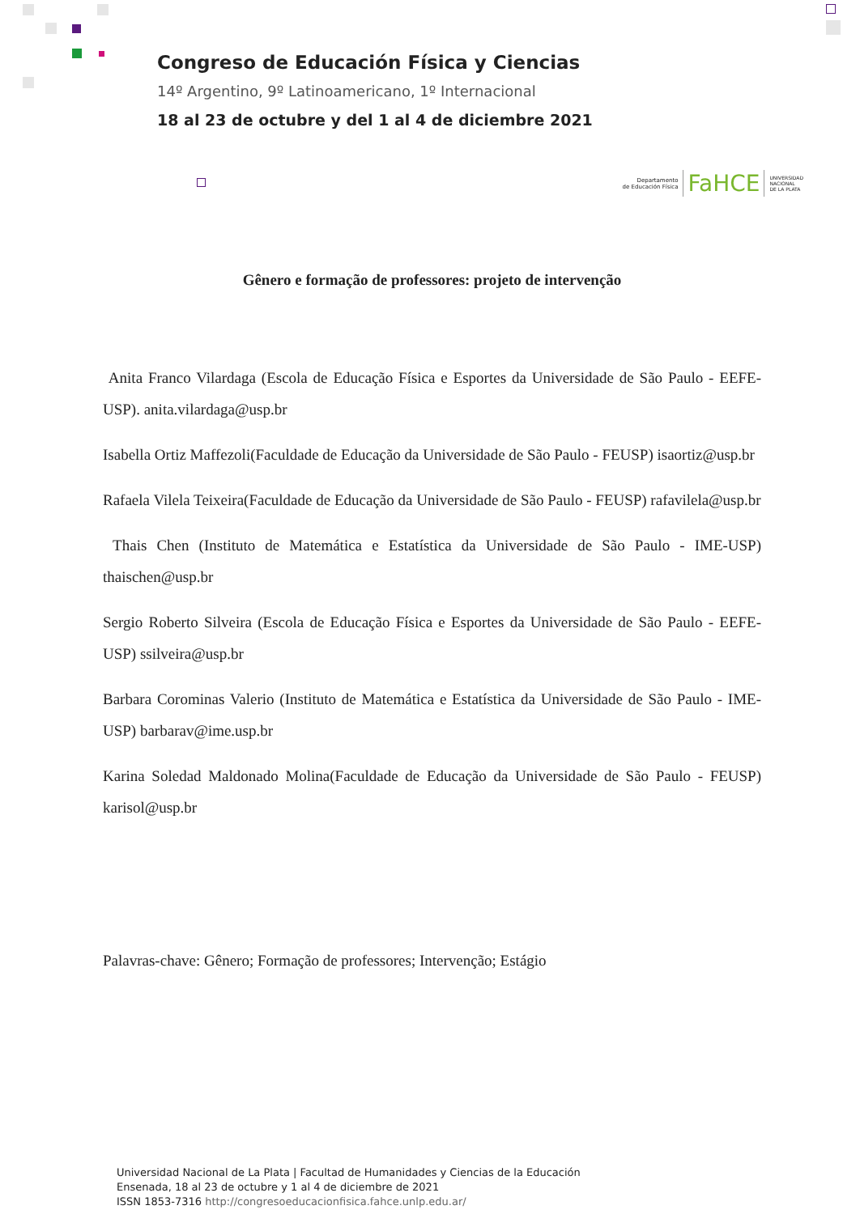Congreso de Educación Física y Ciencias
14º Argentino, 9º Latinoamericano, 1º Internacional
18 al 23 de octubre y del 1 al 4 de diciembre 2021
Departamento
de Educación Física FaHCE UNIVERSIDAD
NACIONAL
DE LA PLATA
Gênero e formação de professores: projeto de intervenção
Anita Franco Vilardaga (Escola de Educação Física e Esportes da Universidade de São Paulo - EEFE-USP). anita.vilardaga@usp.br
Isabella Ortiz Maffezoli(Faculdade de Educação da Universidade de São Paulo - FEUSP) isaortiz@usp.br
Rafaela Vilela Teixeira(Faculdade de Educação da Universidade de São Paulo - FEUSP) rafavilela@usp.br
Thais Chen (Instituto de Matemática e Estatística da Universidade de São Paulo - IME-USP) thaischen@usp.br
Sergio Roberto Silveira (Escola de Educação Física e Esportes da Universidade de São Paulo - EEFE-USP) ssilveira@usp.br
Barbara Corominas Valerio (Instituto de Matemática e Estatística da Universidade de São Paulo - IME-USP) barbarav@ime.usp.br
Karina Soledad Maldonado Molina(Faculdade de Educação da Universidade de São Paulo - FEUSP) karisol@usp.br
Palavras-chave: Gênero; Formação de professores; Intervenção; Estágio
Universidad Nacional de La Plata | Facultad de Humanidades y Ciencias de la Educación
Ensenada, 18 al 23 de octubre y 1 al 4 de diciembre de 2021
ISSN 1853-7316 http://congresoeducacionfisica.fahce.unlp.edu.ar/